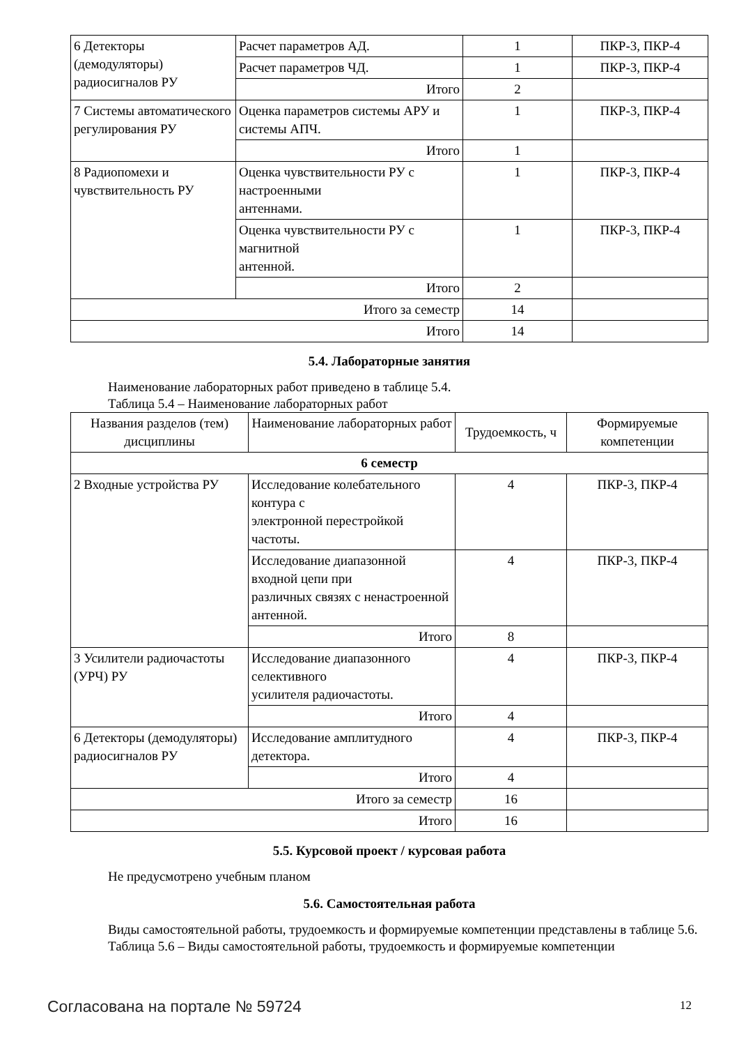| 6 Детекторы (демодуляторы) радиосигналов РУ | Расчет параметров АД. | 1 | ПКР-3, ПКР-4 |
| | Расчет параметров ЧД. | 1 | ПКР-3, ПКР-4 |
| | Итого | 2 | |
| 7 Системы автоматического регулирования РУ | Оценка параметров системы АРУ и системы АПЧ. | 1 | ПКР-3, ПКР-4 |
| | Итого | 1 | |
| 8 Радиопомехи и чувствительность РУ | Оценка чувствительности РУ с настроенными антеннами. | 1 | ПКР-3, ПКР-4 |
| | Оценка чувствительности РУ с магнитной антенной. | 1 | ПКР-3, ПКР-4 |
| | Итого | 2 | |
| Итого за семестр | | 14 | |
| Итого | | 14 | |
5.4. Лабораторные занятия
Наименование лабораторных работ приведено в таблице 5.4.
Таблица 5.4 – Наименование лабораторных работ
| Названия разделов (тем) дисциплины | Наименование лабораторных работ | Трудоемкость, ч | Формируемые компетенции |
| --- | --- | --- | --- |
| 6 семестр | | | |
| 2 Входные устройства РУ | Исследование колебательного контура с электронной перестройкой частоты. | 4 | ПКР-3, ПКР-4 |
| | Исследование диапазонной входной цепи при различных связях с ненастроенной антенной. | 4 | ПКР-3, ПКР-4 |
| | Итого | 8 | |
| 3 Усилители радиочастоты (УРЧ) РУ | Исследование диапазонного селективного усилителя радиочастоты. | 4 | ПКР-3, ПКР-4 |
| | Итого | 4 | |
| 6 Детекторы (демодуляторы) радиосигналов РУ | Исследование амплитудного детектора. | 4 | ПКР-3, ПКР-4 |
| | Итого | 4 | |
| Итого за семестр | | 16 | |
| Итого | | 16 | |
5.5. Курсовой проект / курсовая работа
Не предусмотрено учебным планом
5.6. Самостоятельная работа
Виды самостоятельной работы, трудоемкость и формируемые компетенции представлены в таблице 5.6.
Таблица 5.6 – Виды самостоятельной работы, трудоемкость и формируемые компетенции
Согласована на портале № 59724 12